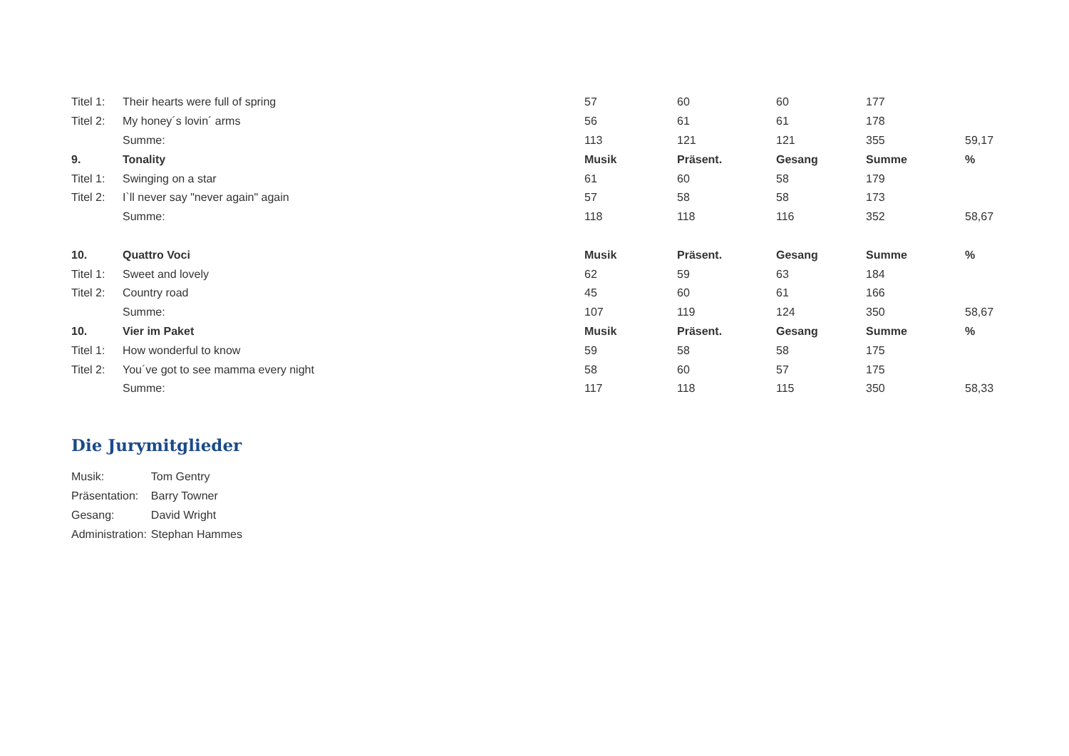| Titel 1: | Their hearts were full of spring | 57 | 60 | 60 | 177 | |
| Titel 2: | My honey´s lovin´ arms | 56 | 61 | 61 | 178 | |
| | Summe: | 113 | 121 | 121 | 355 | 59,17 |
| 9. | Tonality | Musik | Präsent. | Gesang | Summe | % |
| Titel 1: | Swinging on a star | 61 | 60 | 58 | 179 | |
| Titel 2: | I`ll never say "never again" again | 57 | 58 | 58 | 173 | |
| | Summe: | 118 | 118 | 116 | 352 | 58,67 |
| 10. | Quattro Voci | Musik | Präsent. | Gesang | Summe | % |
| Titel 1: | Sweet and lovely | 62 | 59 | 63 | 184 | |
| Titel 2: | Country road | 45 | 60 | 61 | 166 | |
| | Summe: | 107 | 119 | 124 | 350 | 58,67 |
| 10. | Vier im Paket | Musik | Präsent. | Gesang | Summe | % |
| Titel 1: | How wonderful to know | 59 | 58 | 58 | 175 | |
| Titel 2: | You´ve got to see mamma every night | 58 | 60 | 57 | 175 | |
| | Summe: | 117 | 118 | 115 | 350 | 58,33 |
Die Jurymitglieder
| Musik: | Tom Gentry |
| Präsentation: | Barry Towner |
| Gesang: | David Wright |
| Administration: | Stephan Hammes |